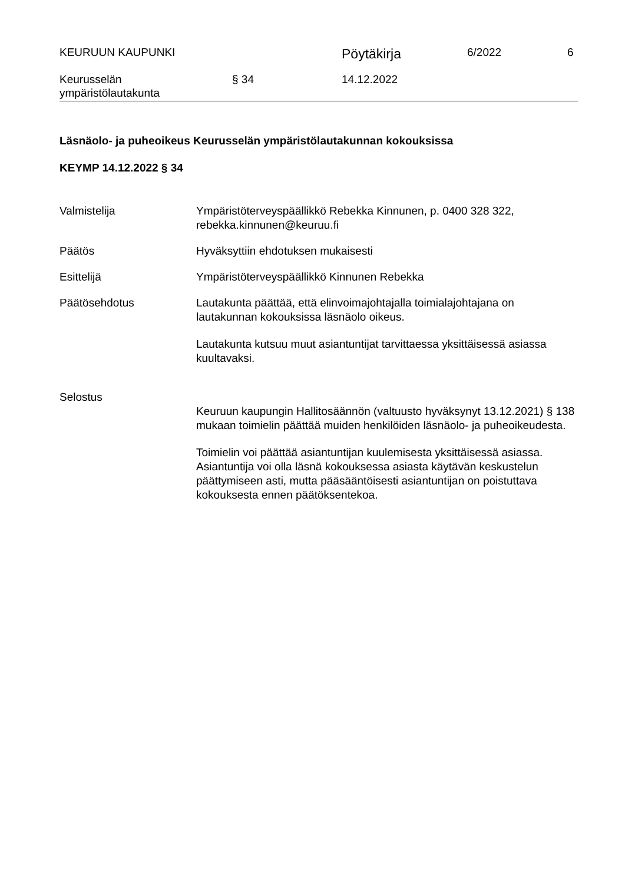KEURUUN KAUPUNKI
Pöytäkirja
6/2022 6
Keurusselän
ympäristölautakunta
§ 34 14.12.2022
Läsnäolo- ja puheoikeus Keurusselän ympäristölautakunnan kokouksissa
KEYMP 14.12.2022 § 34
Valmistelija Ympäristöterveyspäällikkö Rebekka Kinnunen, p. 0400 328 322, rebekka.kinnunen@keuruu.fi
Päätös Hyväksyttiin ehdotuksen mukaisesti
Esittelijä Ympäristöterveyspäällikkö Kinnunen Rebekka
Päätösehdotus Lautakunta päättää, että elinvoimajohtajalla toimialajohtajana on lautakunnan kokouksissa läsnäolo oikeus.
Lautakunta kutsuu muut asiantuntijat tarvittaessa yksittäisessä asiassa kuultavaksi.
Selostus
Keuruun kaupungin Hallitosäännön (valtuusto hyväksynyt 13.12.2021) § 138 mukaan toimielin päättää muiden henkilöiden läsnäolo- ja puheoikeudesta.
Toimielin voi päättää asiantuntijan kuulemisesta yksittäisessä asiassa. Asiantuntija voi olla läsnä kokouksessa asiasta käytävän keskustelun päättymiseen asti, mutta pääsääntöisesti asiantuntijan on poistuttava kokouksesta ennen päätöksentekoa.